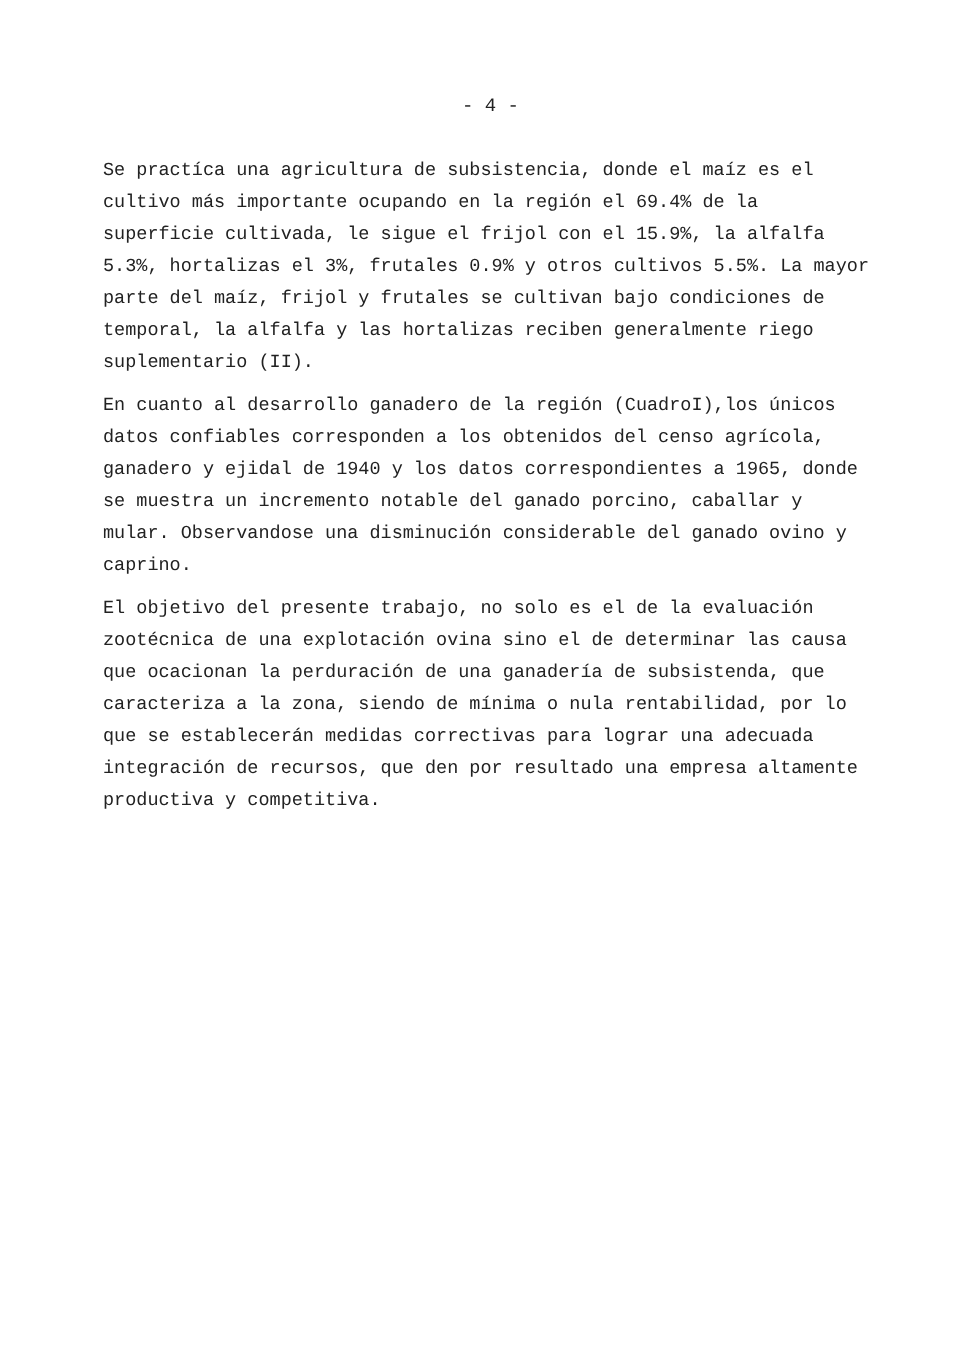- 4 -
Se practíca una agricultura de subsistencia, donde el maíz es el cultivo más importante ocupando en la región el 69.4% de la superficie cultivada, le sigue el frijol con el 15.9%, la alfalfa 5.3%, hortalizas el 3%, frutales 0.9% y otros cul­tivos 5.5%. La mayor parte del maíz, frijol y frutales se cul­tivan bajo condiciones de temporal, la alfalfa y las hortali­zas reciben generalmente riego suplementario (II).
En cuanto al desarrollo ganadero de la región (CuadroI),los únicos datos confiables corresponden a los obtenidos del cen­so agrícola, ganadero y ejidal de 1940 y los datos correspon­dientes a 1965, donde se muestra un incremento notable del ganado porcino, caballar y mular. Observandose una disminución considerable del ganado ovino y caprino.
El objetivo del presente trabajo, no solo es el de la evalua­ción zootécnica de una explotación ovina sino el de determinar las causa que ocacionan la perduración de una ganadería de subsistenda, que caracteriza a la zona, siendo de mínima o nula rentabilidad, por lo que se establecerán medidas correc­tivas para lograr una adecuada integración de recursos, que den por resultado una empresa altamente productiva y compe­titiva.